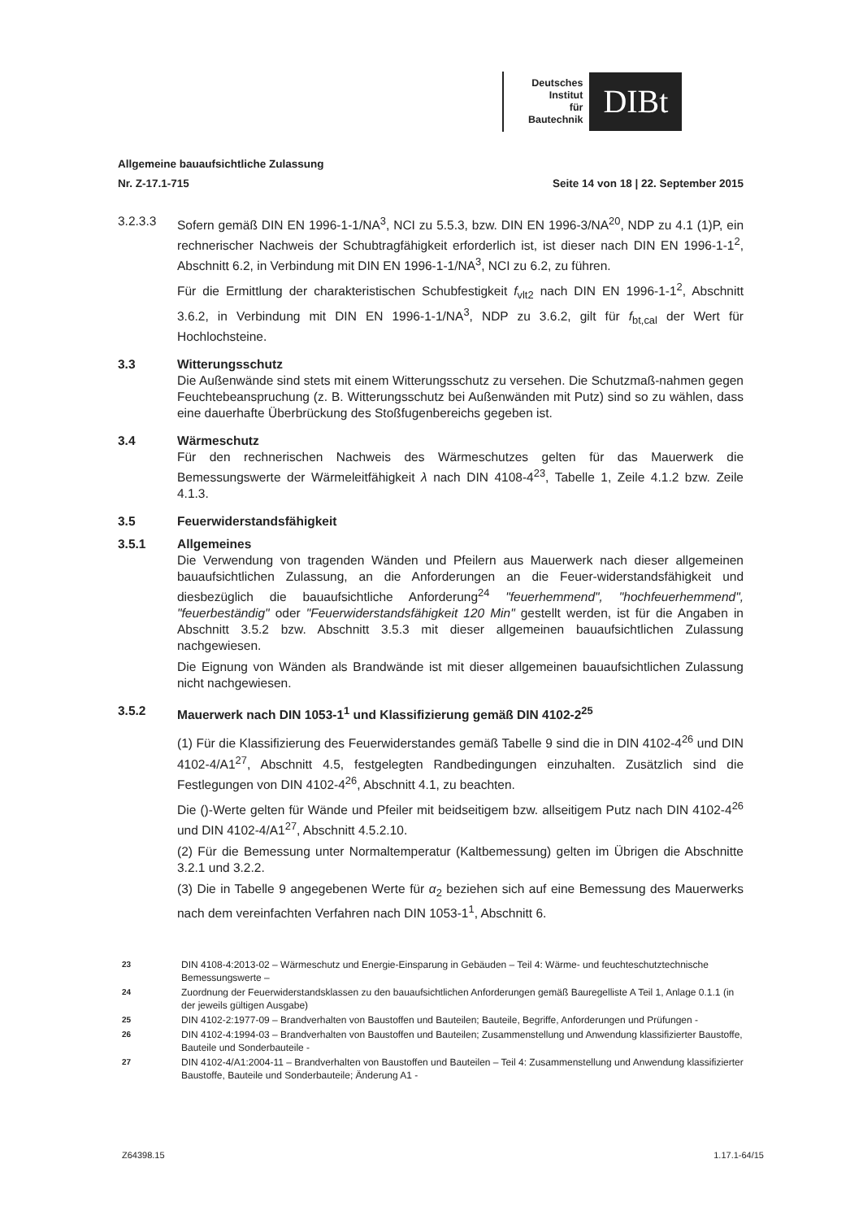Deutsches
Institut
für
Bautechnik
DIBt
Allgemeine bauaufsichtliche Zulassung
Nr. Z-17.1-715 Seite 14 von 18 | 22. September 2015
3.2.3.3 Sofern gemäß DIN EN 1996-1-1/NA<sup>3</sup>, NCI zu 5.5.3, bzw. DIN EN 1996-3/NA<sup>20</sup>, NDP zu 4.1 (1)P, ein rechnerischer Nachweis der Schubtragfähigkeit erforderlich ist, ist dieser nach DIN EN 1996-1-1<sup>2</sup>, Abschnitt 6.2, in Verbindung mit DIN EN 1996-1-1/NA<sup>3</sup>, NCI zu 6.2, zu führen.
Für die Ermittlung der charakteristischen Schubfestigkeit f<sub>vlt2</sub> nach DIN EN 1996-1-1<sup>2</sup>, Abschnitt 3.6.2, in Verbindung mit DIN EN 1996-1-1/NA<sup>3</sup>, NDP zu 3.6.2, gilt für f<sub>bt,cal</sub> der Wert für Hochlochsteine.
3.3 Witterungsschutz
Die Außenwände sind stets mit einem Witterungsschutz zu versehen. Die Schutzmaß-nahmen gegen Feuchtebeanspruchung (z. B. Witterungsschutz bei Außenwänden mit Putz) sind so zu wählen, dass eine dauerhafte Überbrückung des Stoßfugenbereichs gegeben ist.
3.4 Wärmeschutz
Für den rechnerischen Nachweis des Wärmeschutzes gelten für das Mauerwerk die Bemessungswerte der Wärmeleitfähigkeit λ nach DIN 4108-4<sup>23</sup>, Tabelle 1, Zeile 4.1.2 bzw. Zeile 4.1.3.
3.5 Feuerwiderstandsfähigkeit
3.5.1 Allgemeines
Die Verwendung von tragenden Wänden und Pfeilern aus Mauerwerk nach dieser allgemeinen bauaufsichtlichen Zulassung, an die Anforderungen an die Feuer-widerstandsfähigkeit und diesbezüglich die bauaufsichtliche Anforderung<sup>24</sup> "feuerhemmend", "hochfeuerhemmend", "feuerbeständig" oder "Feuerwiderstandsfähigkeit 120 Min" gestellt werden, ist für die Angaben in Abschnitt 3.5.2 bzw. Abschnitt 3.5.3 mit dieser allgemeinen bauaufsichtlichen Zulassung nachgewiesen.
Die Eignung von Wänden als Brandwände ist mit dieser allgemeinen bauaufsichtlichen Zulassung nicht nachgewiesen.
3.5.2 Mauerwerk nach DIN 1053-1<sup>1</sup> und Klassifizierung gemäß DIN 4102-2<sup>25</sup>
(1) Für die Klassifizierung des Feuerwiderstandes gemäß Tabelle 9 sind die in DIN 4102-4<sup>26</sup> und DIN 4102-4/A1<sup>27</sup>, Abschnitt 4.5, festgelegten Randbedingungen einzuhalten. Zusätzlich sind die Festlegungen von DIN 4102-4<sup>26</sup>, Abschnitt 4.1, zu beachten.
Die ()-Werte gelten für Wände und Pfeiler mit beidseitigem bzw. allseitigem Putz nach DIN 4102-4<sup>26</sup> und DIN 4102-4/A1<sup>27</sup>, Abschnitt 4.5.2.10.
(2) Für die Bemessung unter Normaltemperatur (Kaltbemessung) gelten im Übrigen die Abschnitte 3.2.1 und 3.2.2.
(3) Die in Tabelle 9 angegebenen Werte für α<sub>2</sub> beziehen sich auf eine Bemessung des Mauerwerks nach dem vereinfachten Verfahren nach DIN 1053-1<sup>1</sup>, Abschnitt 6.
23 DIN 4108-4:2013-02 – Wärmeschutz und Energie-Einsparung in Gebäuden – Teil 4: Wärme- und feuchteschutztechnische Bemessungswerte –
24 Zuordnung der Feuerwiderstandsklassen zu den bauaufsichtlichen Anforderungen gemäß Bauregelliste A Teil 1, Anlage 0.1.1 (in der jeweils gültigen Ausgabe)
25 DIN 4102-2:1977-09 – Brandverhalten von Baustoffen und Bauteilen; Bauteile, Begriffe, Anforderungen und Prüfungen -
26 DIN 4102-4:1994-03 – Brandverhalten von Baustoffen und Bauteilen; Zusammenstellung und Anwendung klassifizierter Baustoffe, Bauteile und Sonderbauteile -
27 DIN 4102-4/A1:2004-11 – Brandverhalten von Baustoffen und Bauteilen – Teil 4: Zusammenstellung und Anwendung klassifizierter Baustoffe, Bauteile und Sonderbauteile; Änderung A1 -
Z64398.15 1.17.1-64/15